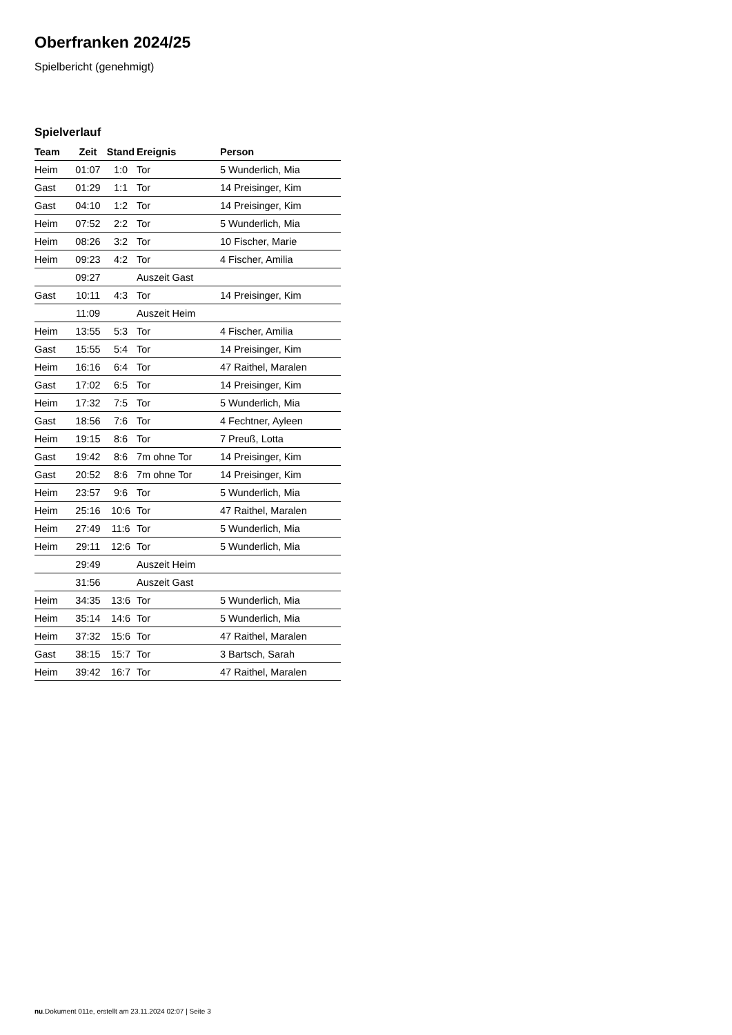Oberfranken 2024/25
Spielbericht (genehmigt)
Spielverlauf
| Team | Zeit | Stand | Ereignis | Person |
| --- | --- | --- | --- | --- |
| Heim | 01:07 | 1:0 | Tor | 5 Wunderlich, Mia |
| Gast | 01:29 | 1:1 | Tor | 14 Preisinger, Kim |
| Gast | 04:10 | 1:2 | Tor | 14 Preisinger, Kim |
| Heim | 07:52 | 2:2 | Tor | 5 Wunderlich, Mia |
| Heim | 08:26 | 3:2 | Tor | 10 Fischer, Marie |
| Heim | 09:23 | 4:2 | Tor | 4 Fischer, Amilia |
| | 09:27 | | Auszeit Gast | |
| Gast | 10:11 | 4:3 | Tor | 14 Preisinger, Kim |
| | 11:09 | | Auszeit Heim | |
| Heim | 13:55 | 5:3 | Tor | 4 Fischer, Amilia |
| Gast | 15:55 | 5:4 | Tor | 14 Preisinger, Kim |
| Heim | 16:16 | 6:4 | Tor | 47 Raithel, Maralen |
| Gast | 17:02 | 6:5 | Tor | 14 Preisinger, Kim |
| Heim | 17:32 | 7:5 | Tor | 5 Wunderlich, Mia |
| Gast | 18:56 | 7:6 | Tor | 4 Fechtner, Ayleen |
| Heim | 19:15 | 8:6 | Tor | 7 Preuß, Lotta |
| Gast | 19:42 | 8:6 | 7m ohne Tor | 14 Preisinger, Kim |
| Gast | 20:52 | 8:6 | 7m ohne Tor | 14 Preisinger, Kim |
| Heim | 23:57 | 9:6 | Tor | 5 Wunderlich, Mia |
| Heim | 25:16 | 10:6 | Tor | 47 Raithel, Maralen |
| Heim | 27:49 | 11:6 | Tor | 5 Wunderlich, Mia |
| Heim | 29:11 | 12:6 | Tor | 5 Wunderlich, Mia |
| | 29:49 | | Auszeit Heim | |
| | 31:56 | | Auszeit Gast | |
| Heim | 34:35 | 13:6 | Tor | 5 Wunderlich, Mia |
| Heim | 35:14 | 14:6 | Tor | 5 Wunderlich, Mia |
| Heim | 37:32 | 15:6 | Tor | 47 Raithel, Maralen |
| Gast | 38:15 | 15:7 | Tor | 3 Bartsch, Sarah |
| Heim | 39:42 | 16:7 | Tor | 47 Raithel, Maralen |
nu.Dokument 011e, erstellt am 23.11.2024 02:07 | Seite 3